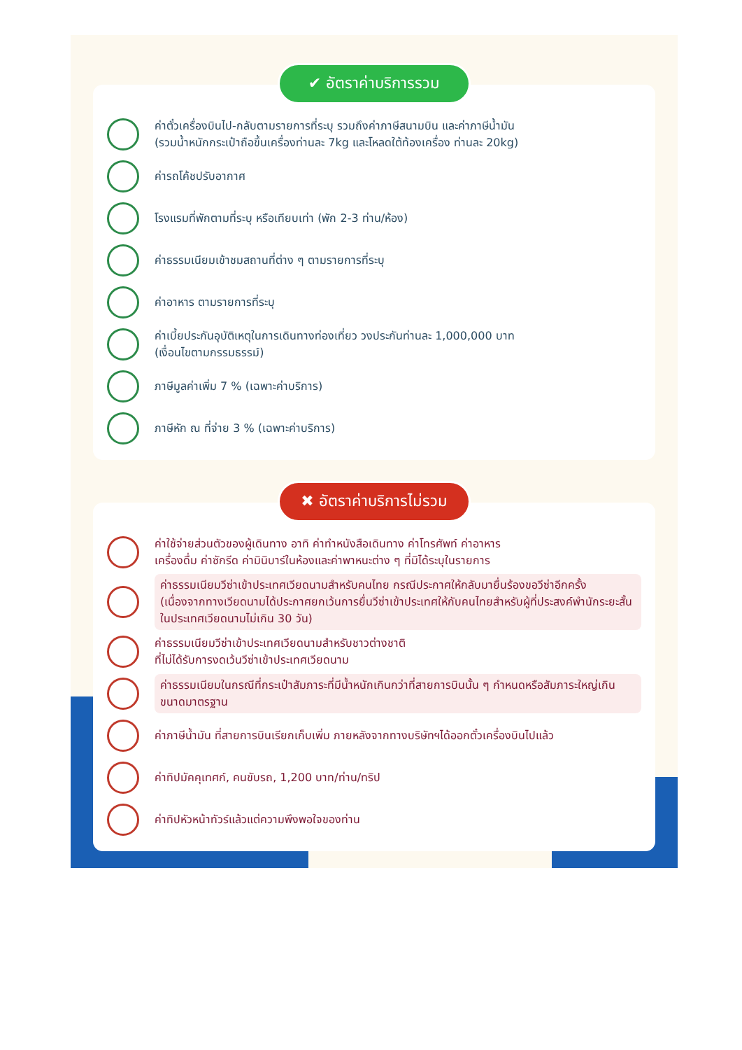✔ อัตราค่าบริการรวม
ค่าตั๋วเครื่องบินไป-กลับตามรายการที่ระบุ รวมถึงค่าภาษีสนามบิน และค่าภาษีน้ำมัน
(รวมน้ำหนักกระเป๋าถือขึ้นเครื่องท่านละ 7kg และโหลดใต้ท้องเครื่อง ท่านละ 20kg)
ค่ารถโค้ชปรับอากาศ
โรงแรมที่พักตามที่ระบุ หรือเทียบเท่า (พัก 2-3 ท่าน/ห้อง)
ค่าธรรมเนียมเข้าชมสถานที่ต่าง ๆ ตามรายการที่ระบุ
ค่าอาหาร ตามรายการที่ระบุ
ค่าเบี้ยประกันอุบัติเหตุในการเดินทางท่องเที่ยว วงประกันท่านละ 1,000,000 บาท
(เงื่อนไขตามกรรมธรรม์)
ภาษีมูลค่าเพิ่ม 7 % (เฉพาะค่าบริการ)
ภาษีหัก ณ ที่จ่าย 3 % (เฉพาะค่าบริการ)
✖ อัตราค่าบริการไม่รวม
ค่าใช้จ่ายส่วนตัวของผู้เดินทาง อาทิ ค่าทำหนังสือเดินทาง ค่าโทรศัพท์ ค่าอาหาร
เครื่องดื่ม ค่าซักรีด ค่ามินิบาร์ในห้องและค่าพาหนะต่าง ๆ ที่มิได้ระบุในรายการ
ค่าธรรมเนียมวีซ่าเข้าประเทศเวียดนามสำหรับคนไทย กรณีประกาศให้กลับมายื่นร้องขอวีซ่าอีกครั้ง (เนื่องจากทางเวียดนามได้ประกาศยกเว้นการยื่นวีซ่าเข้าประเทศให้กับคนไทยสำหรับผู้ที่ประสงค์พำนักระยะสั้นในประเทศเวียดนามไม่เกิน 30 วัน)
ค่าธรรมเนียมวีซ่าเข้าประเทศเวียดนามสำหรับชาวต่างชาติ
ที่ไม่ได้รับการงดเว้นวีซ่าเข้าประเทศเวียดนาม
ค่าธรรมเนียมในกรณีที่กระเป๋าสัมภาระที่มีน้ำหนักเกินกว่าที่สายการบินนั้น ๆ กำหนดหรือสัมภาระใหญ่เกินขนาดมาตรฐาน
ค่าภาษีน้ำมัน ที่สายการบินเรียกเก็บเพิ่ม ภายหลังจากทางบริษัทฯได้ออกตั๋วเครื่องบินไปแล้ว
ค่าทิปมัคคุเทศก์, คนขับรถ, 1,200 บาท/ท่าน/ทริป
ค่าทิปหัวหน้าทัวร์แล้วแต่ความพึงพอใจของท่าน